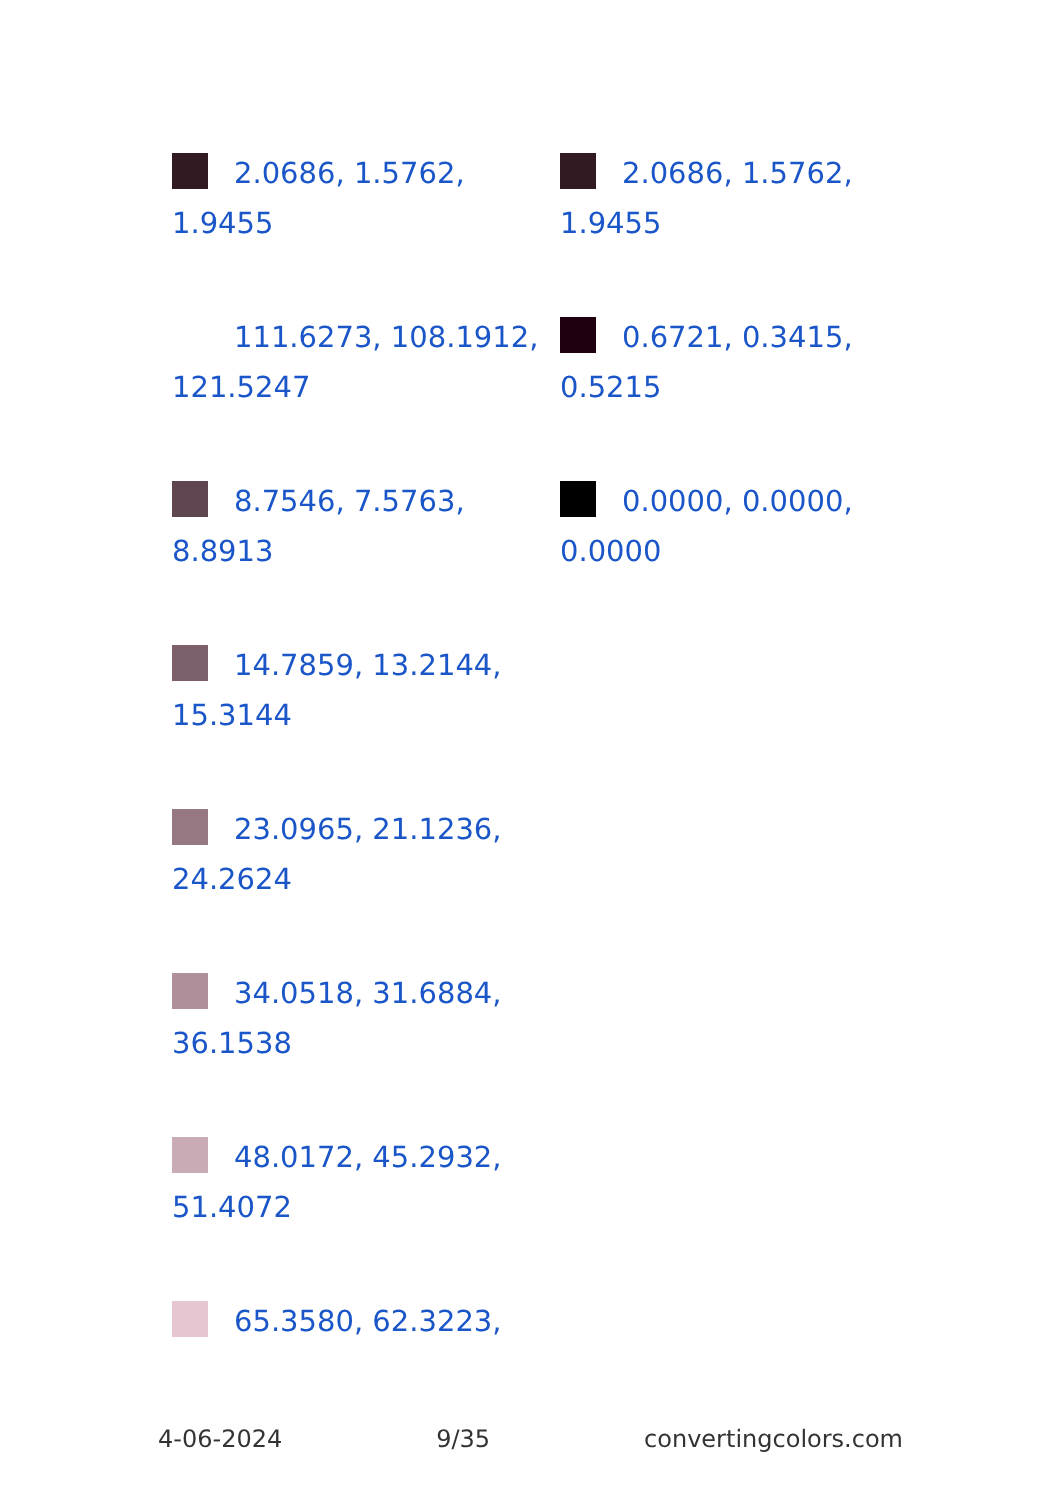2.0686, 1.5762, 1.9455
111.6273, 108.1912, 121.5247
8.7546, 7.5763, 8.8913
14.7859, 13.2144, 15.3144
23.0965, 21.1236, 24.2624
34.0518, 31.6884, 36.1538
48.0172, 45.2932, 51.4072
65.3580, 62.3223,
2.0686, 1.5762, 1.9455
0.6721, 0.3415, 0.5215
0.0000, 0.0000, 0.0000
4-06-2024 9/35 convertingcolors.com